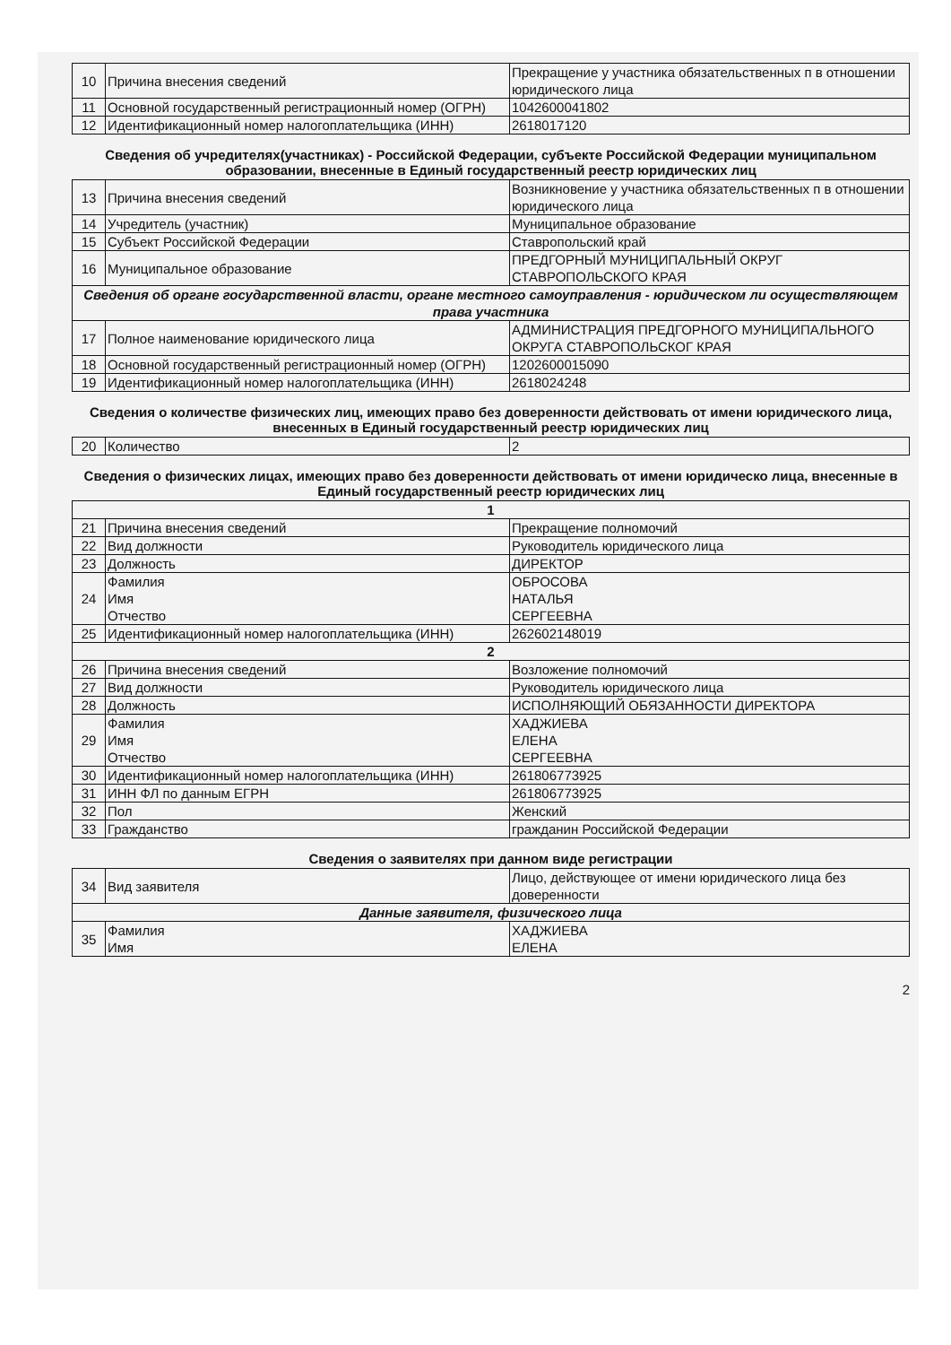| 10 | Причина внесения сведений | Прекращение у участника обязательственных п в отношении юридического лица |
| 11 | Основной государственный регистрационный номер (ОГРН) | 1042600041802 |
| 12 | Идентификационный номер налогоплательщика (ИНН) | 2618017120 |
Сведения об учредителях(участниках) - Российской Федерации, субъекте Российской Федерации муниципальном образовании, внесенные в Единый государственный реестр юридических лиц
| 13 | Причина внесения сведений | Возникновение у участника обязательственных п в отношении юридического лица |
| 14 | Учредитель (участник) | Муниципальное образование |
| 15 | Субъект Российской Федерации | Ставропольский край |
| 16 | Муниципальное образование | ПРЕДГОРНЫЙ МУНИЦИПАЛЬНЫЙ ОКРУГ СТАВРОПОЛЬСКОГО КРАЯ |
| Сведения об органе государственной власти, органе местного самоуправления - юридическом ли осуществляющем права участника | | |
| 17 | Полное наименование юридического лица | АДМИНИСТРАЦИЯ ПРЕДГОРНОГО МУНИЦИПАЛЬНОГО ОКРУГА СТАВРОПОЛЬСКОГ КРАЯ |
| 18 | Основной государственный регистрационный номер (ОГРН) | 1202600015090 |
| 19 | Идентификационный номер налогоплательщика (ИНН) | 2618024248 |
Сведения о количестве физических лиц, имеющих право без доверенности действовать от имени юридического лица, внесенных в Единый государственный реестр юридических лиц
| 20 | Количество | 2 |
Сведения о физических лицах, имеющих право без доверенности действовать от имени юридическо лица, внесенные в Единый государственный реестр юридических лиц
| 1 | | |
| 21 | Причина внесения сведений | Прекращение полномочий |
| 22 | Вид должности | Руководитель юридического лица |
| 23 | Должность | ДИРЕКТОР |
| 24 | Фамилия Имя Отчество | ОБРОСОВА НАТАЛЬЯ СЕРГЕЕВНА |
| 25 | Идентификационный номер налогоплательщика (ИНН) | 262602148019 |
| 2 | | |
| 26 | Причина внесения сведений | Возложение полномочий |
| 27 | Вид должности | Руководитель юридического лица |
| 28 | Должность | ИСПОЛНЯЮЩИЙ ОБЯЗАННОСТИ ДИРЕКТОРА |
| 29 | Фамилия Имя Отчество | ХАДЖИЕВА ЕЛЕНА СЕРГЕЕВНА |
| 30 | Идентификационный номер налогоплательщика (ИНН) | 261806773925 |
| 31 | ИНН ФЛ по данным ЕГРН | 261806773925 |
| 32 | Пол | Женский |
| 33 | Гражданство | гражданин Российской Федерации |
Сведения о заявителях при данном виде регистрации
| 34 | Вид заявителя | Лицо, действующее от имени юридического лица без доверенности |
| Данные заявителя, физического лица | | |
| 35 | Фамилия Имя | ХАДЖИЕВА ЕЛЕНА |
2